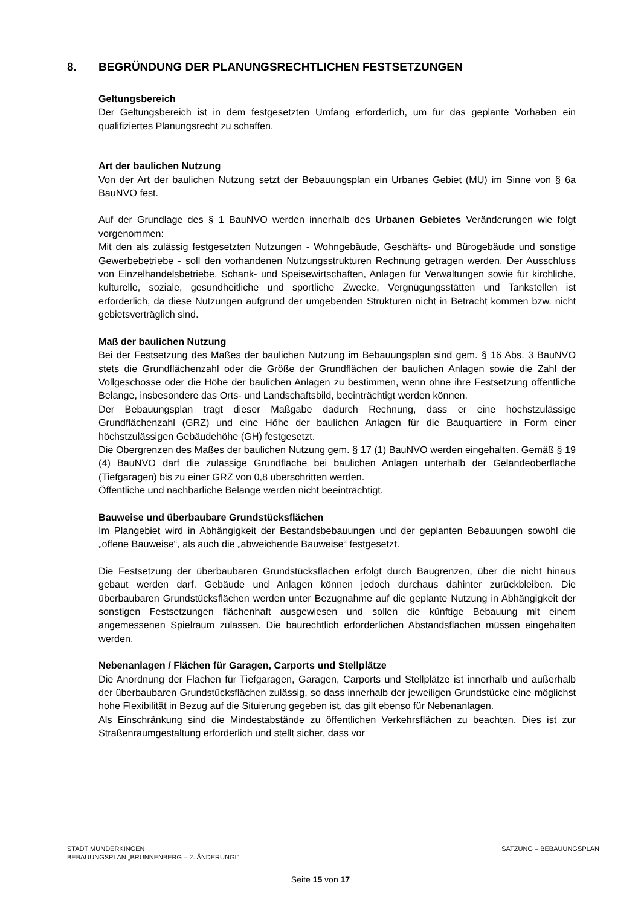8. BEGRÜNDUNG DER PLANUNGSRECHTLICHEN FESTSETZUNGEN
Geltungsbereich
Der Geltungsbereich ist in dem festgesetzten Umfang erforderlich, um für das geplante Vorhaben ein qualifiziertes Planungsrecht zu schaffen.
Art der baulichen Nutzung
Von der Art der baulichen Nutzung setzt der Bebauungsplan ein Urbanes Gebiet (MU) im Sinne von § 6a BauNVO fest.
Auf der Grundlage des § 1 BauNVO werden innerhalb des Urbanen Gebietes Veränderungen wie folgt vorgenommen:
Mit den als zulässig festgesetzten Nutzungen - Wohngebäude, Geschäfts- und Bürogebäude und sonstige Gewerbebetriebe - soll den vorhandenen Nutzungsstrukturen Rechnung getragen werden. Der Ausschluss von Einzelhandelsbetriebe, Schank- und Speisewirtschaften, Anlagen für Verwaltungen sowie für kirchliche, kulturelle, soziale, gesundheitliche und sportliche Zwecke, Vergnügungsstätten und Tankstellen ist erforderlich, da diese Nutzungen aufgrund der umgebenden Strukturen nicht in Betracht kommen bzw. nicht gebietsverträglich sind.
Maß der baulichen Nutzung
Bei der Festsetzung des Maßes der baulichen Nutzung im Bebauungsplan sind gem. § 16 Abs. 3 BauNVO stets die Grundflächenzahl oder die Größe der Grundflächen der baulichen Anlagen sowie die Zahl der Vollgeschosse oder die Höhe der baulichen Anlagen zu bestimmen, wenn ohne ihre Festsetzung öffentliche Belange, insbesondere das Orts- und Landschaftsbild, beeinträchtigt werden können.
Der Bebauungsplan trägt dieser Maßgabe dadurch Rechnung, dass er eine höchstzulässige Grundflächenzahl (GRZ) und eine Höhe der baulichen Anlagen für die Bauquartiere in Form einer höchstzulässigen Gebäudehöhe (GH) festgesetzt.
Die Obergrenzen des Maßes der baulichen Nutzung gem. § 17 (1) BauNVO werden eingehalten. Gemäß § 19 (4) BauNVO darf die zulässige Grundfläche bei baulichen Anlagen unterhalb der Geländeoberfläche (Tiefgaragen) bis zu einer GRZ von 0,8 überschritten werden.
Öffentliche und nachbarliche Belange werden nicht beeinträchtigt.
Bauweise und überbaubare Grundstücksflächen
Im Plangebiet wird in Abhängigkeit der Bestandsbebauungen und der geplanten Bebauungen sowohl die „offene Bauweise“, als auch die „abweichende Bauweise“ festgesetzt.
Die Festsetzung der überbaubaren Grundstücksflächen erfolgt durch Baugrenzen, über die nicht hinaus gebaut werden darf. Gebäude und Anlagen können jedoch durchaus dahinter zurückbleiben. Die überbaubaren Grundstücksflächen werden unter Bezugnahme auf die geplante Nutzung in Abhängigkeit der sonstigen Festsetzungen flächenhaft ausgewiesen und sollen die künftige Bebauung mit einem angemessenen Spielraum zulassen. Die baurechtlich erforderlichen Abstandsflächen müssen eingehalten werden.
Nebenanlagen / Flächen für Garagen, Carports und Stellplätze
Die Anordnung der Flächen für Tiefgaragen, Garagen, Carports und Stellplätze ist innerhalb und außerhalb der überbaubaren Grundstücksflächen zulässig, so dass innerhalb der jeweiligen Grundstücke eine möglichst hohe Flexibilität in Bezug auf die Situierung gegeben ist, das gilt ebenso für Nebenanlagen.
Als Einschränkung sind die Mindestabstände zu öffentlichen Verkehrsflächen zu beachten. Dies ist zur Straßenraumgestaltung erforderlich und stellt sicher, dass vor
SATZUNG – BEBAUUNGSPLAN STADT MUNDERKINGEN
BEBAUUNGSPLAN „BRUNNENBERG – 2. ÄNDERUNGI“
Seite 15 von 17